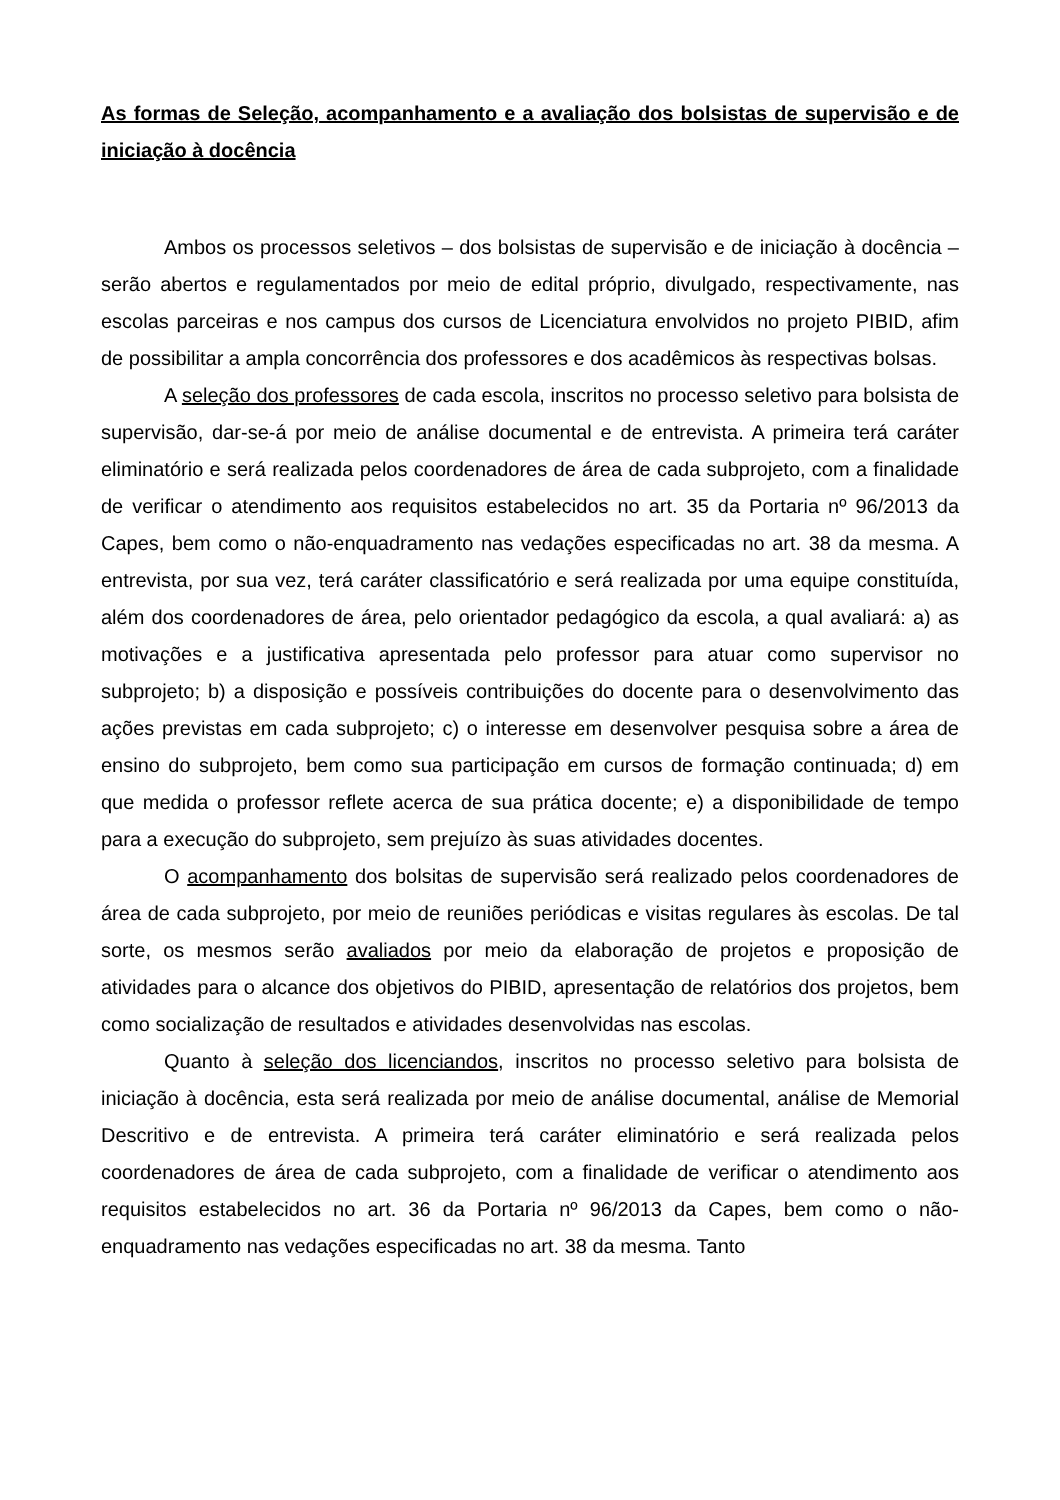As formas de Seleção, acompanhamento e a avaliação dos bolsistas de supervisão e de iniciação à docência
Ambos os processos seletivos – dos bolsistas de supervisão e de iniciação à docência – serão abertos e regulamentados por meio de edital próprio, divulgado, respectivamente, nas escolas parceiras e nos campus dos cursos de Licenciatura envolvidos no projeto PIBID, afim de possibilitar a ampla concorrência dos professores e dos acadêmicos às respectivas bolsas.
A seleção dos professores de cada escola, inscritos no processo seletivo para bolsista de supervisão, dar-se-á por meio de análise documental e de entrevista. A primeira terá caráter eliminatório e será realizada pelos coordenadores de área de cada subprojeto, com a finalidade de verificar o atendimento aos requisitos estabelecidos no art. 35 da Portaria nº 96/2013 da Capes, bem como o não-enquadramento nas vedações especificadas no art. 38 da mesma. A entrevista, por sua vez, terá caráter classificatório e será realizada por uma equipe constituída, além dos coordenadores de área, pelo orientador pedagógico da escola, a qual avaliará: a) as motivações e a justificativa apresentada pelo professor para atuar como supervisor no subprojeto; b) a disposição e possíveis contribuições do docente para o desenvolvimento das ações previstas em cada subprojeto; c) o interesse em desenvolver pesquisa sobre a área de ensino do subprojeto, bem como sua participação em cursos de formação continuada; d) em que medida o professor reflete acerca de sua prática docente; e) a disponibilidade de tempo para a execução do subprojeto, sem prejuízo às suas atividades docentes.
O acompanhamento dos bolsitas de supervisão será realizado pelos coordenadores de área de cada subprojeto, por meio de reuniões periódicas e visitas regulares às escolas. De tal sorte, os mesmos serão avaliados por meio da elaboração de projetos e proposição de atividades para o alcance dos objetivos do PIBID, apresentação de relatórios dos projetos, bem como socialização de resultados e atividades desenvolvidas nas escolas.
Quanto à seleção dos licenciandos, inscritos no processo seletivo para bolsista de iniciação à docência, esta será realizada por meio de análise documental, análise de Memorial Descritivo e de entrevista. A primeira terá caráter eliminatório e será realizada pelos coordenadores de área de cada subprojeto, com a finalidade de verificar o atendimento aos requisitos estabelecidos no art. 36 da Portaria nº 96/2013 da Capes, bem como o não-enquadramento nas vedações especificadas no art. 38 da mesma. Tanto